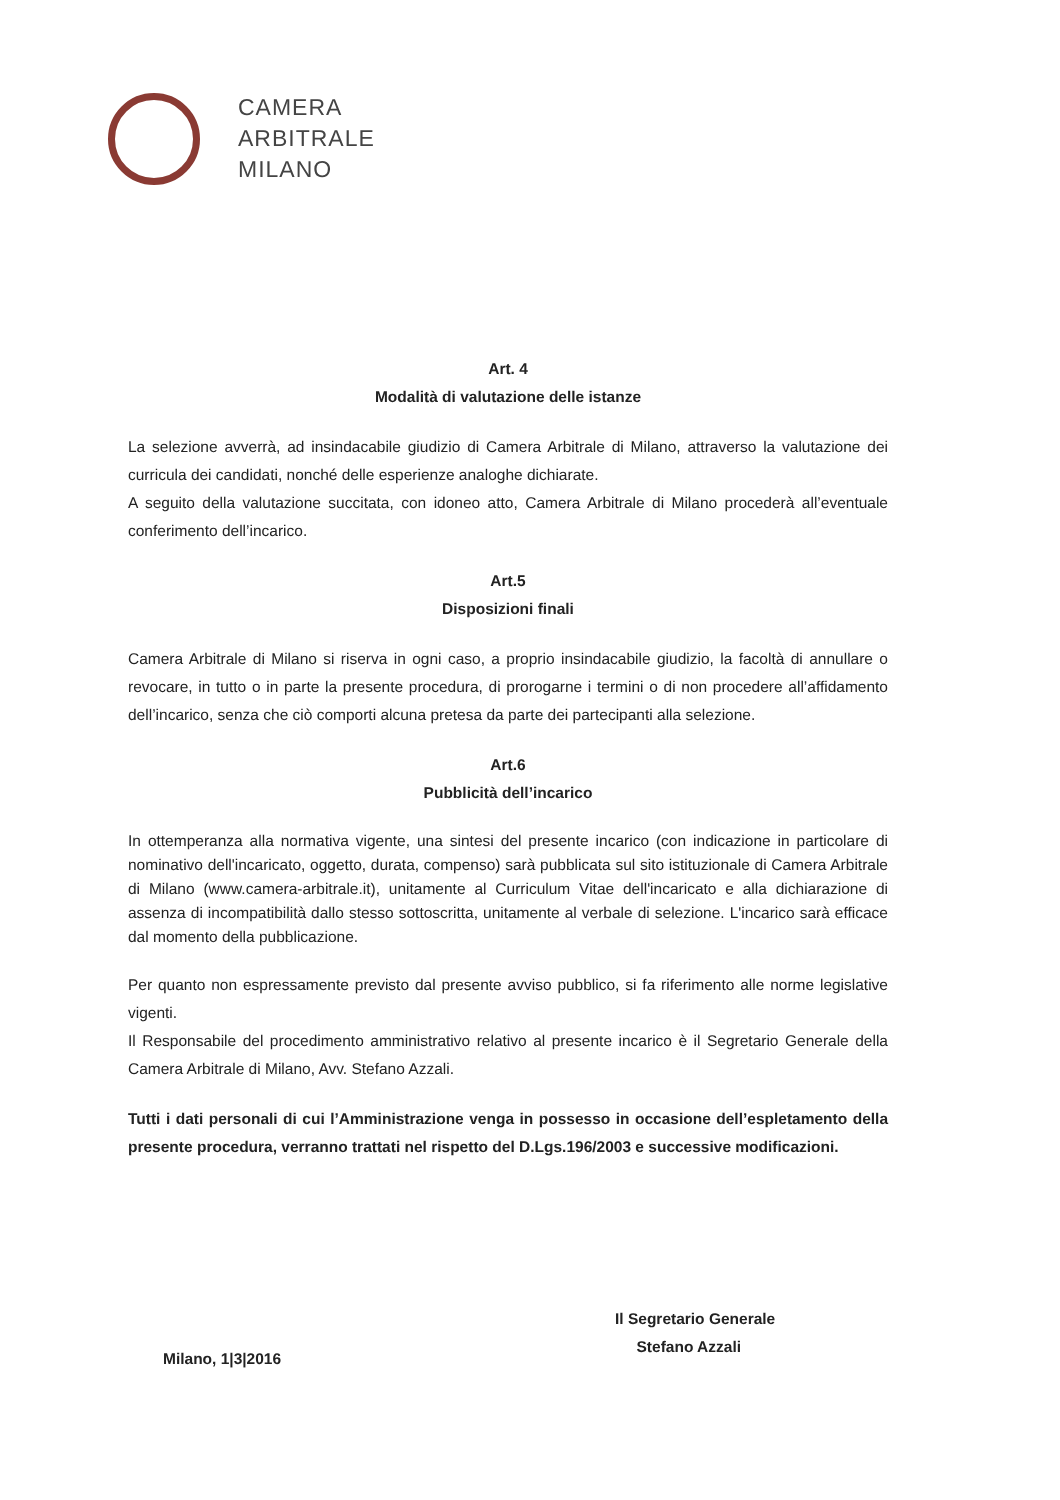CAMERA
ARBITRALE
MILANO
Art. 4
Modalità di valutazione delle istanze
La selezione avverrà, ad insindacabile giudizio di Camera Arbitrale di Milano, attraverso la valutazione dei curricula dei candidati, nonché delle esperienze analoghe dichiarate.
A seguito della valutazione succitata, con idoneo atto, Camera Arbitrale di Milano procederà all’eventuale conferimento dell’incarico.
Art.5
Disposizioni finali
Camera Arbitrale di Milano si riserva in ogni caso, a proprio insindacabile giudizio, la facoltà di annullare o revocare, in tutto o in parte la presente procedura, di prorogarne i termini o di non procedere all’affidamento dell’incarico, senza che ciò comporti alcuna pretesa da parte dei partecipanti alla selezione.
Art.6
Pubblicità dell’incarico
In ottemperanza alla normativa vigente, una sintesi del presente incarico (con indicazione in particolare di nominativo dell'incaricato, oggetto, durata, compenso) sarà pubblicata sul sito istituzionale di Camera Arbitrale di Milano (www.camera-arbitrale.it), unitamente al Curriculum Vitae dell'incaricato e alla dichiarazione di assenza di incompatibilità dallo stesso sottoscritta, unitamente al verbale di selezione. L'incarico sarà efficace dal momento della pubblicazione.
Per quanto non espressamente previsto dal presente avviso pubblico, si fa riferimento alle norme legislative vigenti.
Il Responsabile del procedimento amministrativo relativo al presente incarico è il Segretario Generale della Camera Arbitrale di Milano, Avv. Stefano Azzali.
Tutti i dati personali di cui l’Amministrazione venga in possesso in occasione dell’espletamento della presente procedura, verranno trattati nel rispetto del D.Lgs.196/2003 e successive modificazioni.
Il Segretario Generale
Stefano Azzali
Milano, 1|3|2016